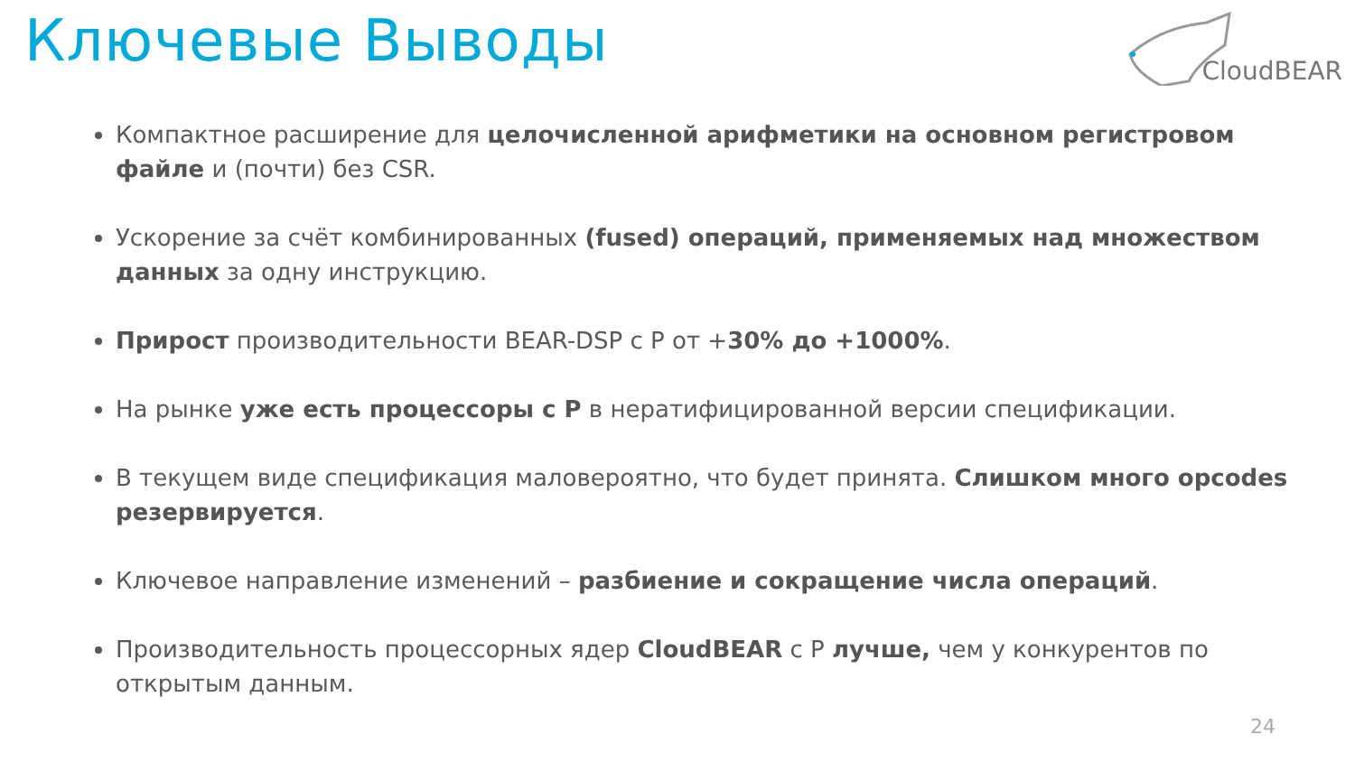Ключевые Выводы CloudBEAR
Компактное расширение для целочисленной арифметики на основном регистровом файле и (почти) без CSR.
Ускорение за счёт комбинированных (fused) операций, применяемых над множеством данных за одну инструкцию.
Прирост производительности BEAR-DSP с P от +30% до +1000%.
На рынке уже есть процессоры с P в нератифицированной версии спецификации.
В текущем виде спецификация маловероятно, что будет принята. Слишком много opcodes резервируется.
Ключевое направление изменений – разбиение и сокращение числа операций.
Производительность процессорных ядер CloudBEAR с P лучше, чем у конкурентов по открытым данным.
24